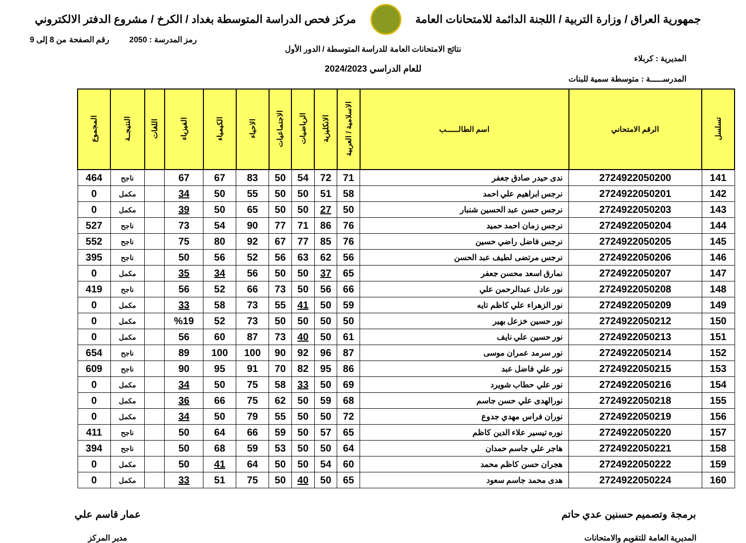جمهورية العراق / وزارة التربية / اللجنة الدائمة للامتحانات العامة
مركز فحص الدراسة المتوسطة بغداد / الكرخ / مشروع الدفتر الالكتروني
رمز المدرسة : 2050 رقم الصفحة من 8 إلى 9
نتائج الامتحانات العامة للدراسة المتوسطة / الدور الأول
المديرية : كربلاء
للعام الدراسي 2024/2023
المدرســـــة : متوسطة سمية للبنات
| تسلسل | الرقم الامتحاني | اسم الطالــــــب | الاسلامية / العربية | الانكليزية | الرياضيات | الاجتماعيات | الاحياء | الكيمياء | الفيزياء | اللغات | النتيجــة | المجموع |
| --- | --- | --- | --- | --- | --- | --- | --- | --- | --- | --- | --- | --- |
| 141 | 2724922050200 | ندى حيدر صادق جعفر | 71 | 72 | 54 | 50 | 83 | 67 | 67 | | ناجح | 464 |
| 142 | 2724922050201 | نرجس ابراهيم علي احمد | 58 | 51 | 50 | 50 | 55 | 50 | 34 | | مكمل | 0 |
| 143 | 2724922050203 | نرجس حسن عبد الحسين شنبار | 50 | 27 | 50 | 50 | 65 | 50 | 39 | | مكمل | 0 |
| 144 | 2724922050204 | نرجس زمان احمد حميد | 76 | 86 | 71 | 77 | 90 | 54 | 73 | | ناجح | 527 |
| 145 | 2724922050205 | نرجس فاضل راضي حسين | 76 | 85 | 77 | 67 | 92 | 80 | 75 | | ناجح | 552 |
| 146 | 2724922050206 | نرجس مرتضى لطيف عبد الحسن | 56 | 62 | 63 | 56 | 52 | 56 | 50 | | ناجح | 395 |
| 147 | 2724922050207 | نمارق اسعد محسن جعفر | 65 | 37 | 50 | 50 | 56 | 34 | 35 | | مكمل | 0 |
| 148 | 2724922050208 | نور عادل عبدالرحمن علي | 66 | 56 | 50 | 73 | 66 | 52 | 56 | | ناجح | 419 |
| 149 | 2724922050209 | نور الزهراء علي كاظم تايه | 59 | 50 | 41 | 55 | 73 | 58 | 33 | | مكمل | 0 |
| 150 | 2724922050212 | نور حسين خزعل بهير | 50 | 50 | 50 | 50 | 73 | 52 | %19 | | مكمل | 0 |
| 151 | 2724922050213 | نور حسين علي نايف | 61 | 50 | 40 | 73 | 87 | 60 | 56 | | مكمل | 0 |
| 152 | 2724922050214 | نور سرمد عمران موسى | 87 | 96 | 92 | 90 | 100 | 100 | 89 | | ناجح | 654 |
| 153 | 2724922050215 | نور علي فاضل عبد | 86 | 95 | 82 | 70 | 91 | 95 | 90 | | ناجح | 609 |
| 154 | 2724922050216 | نور علي حطاب شويرد | 69 | 50 | 33 | 58 | 75 | 50 | 34 | | مكمل | 0 |
| 155 | 2724922050218 | نورالهدى علي حسن جاسم | 68 | 59 | 50 | 62 | 75 | 66 | 36 | | مكمل | 0 |
| 156 | 2724922050219 | نوران فراس مهدي جدوع | 72 | 50 | 50 | 55 | 79 | 50 | 34 | | مكمل | 0 |
| 157 | 2724922050220 | نوره تيسير علاء الدين كاظم | 65 | 57 | 50 | 59 | 66 | 64 | 50 | | ناجح | 411 |
| 158 | 2724922050221 | هاجر علي جاسم حمدان | 64 | 50 | 50 | 53 | 59 | 68 | 50 | | ناجح | 394 |
| 159 | 2724922050222 | هجران حسن كاظم محمد | 60 | 54 | 50 | 50 | 64 | 41 | 50 | | مكمل | 0 |
| 160 | 2724922050224 | هدى محمد جاسم سعود | 65 | 50 | 40 | 50 | 75 | 51 | 33 | | مكمل | 0 |
برمجة وتصميم حسنين عدي حاتم
المديرية العامة للتقويم والامتحانات
عمار قاسم علي
مدير المركز